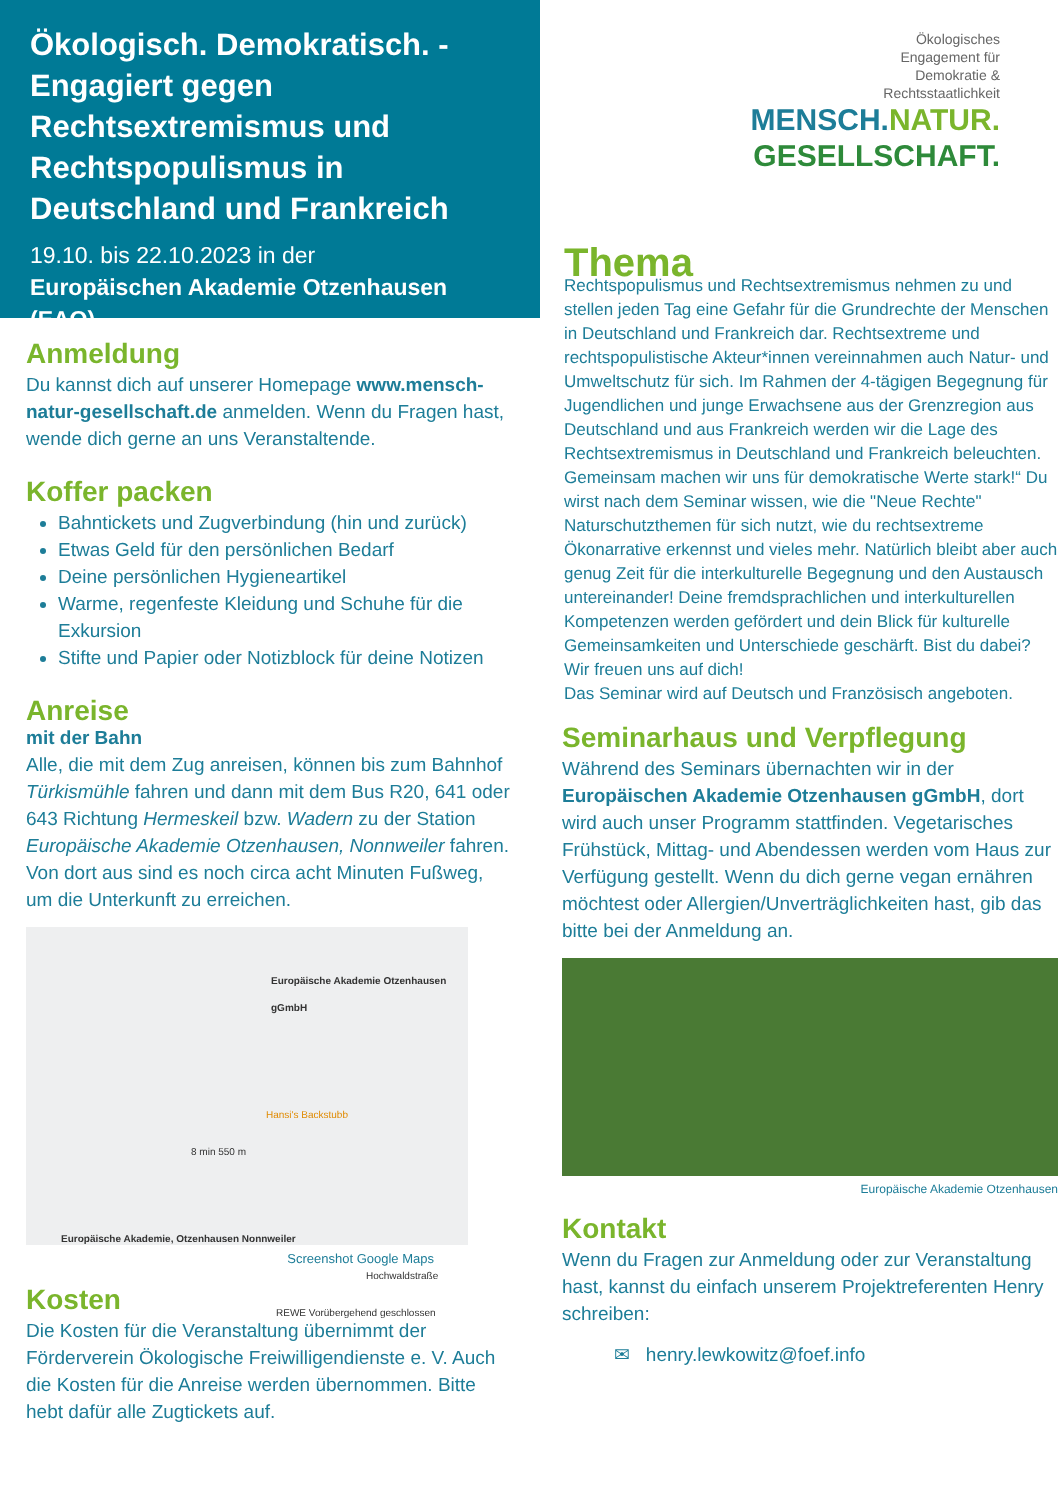Ökologisch. Demokratisch. - Engagiert gegen Rechtsextremismus und Rechtspopulismus in Deutschland und Frankreich
19.10. bis 22.10.2023 in der
Europäischen Akademie Otzenhausen (EAO)
Anmeldung
Du kannst dich auf unserer Homepage www.mensch-natur-gesellschaft.de anmelden. Wenn du Fragen hast, wende dich gerne an uns Veranstaltende.
Koffer packen
Bahntickets und Zugverbindung (hin und zurück)
Etwas Geld für den persönlichen Bedarf
Deine persönlichen Hygieneartikel
Warme, regenfeste Kleidung und Schuhe für die Exkursion
Stifte und Papier oder Notizblock für deine Notizen
Anreise
mit der Bahn
Alle, die mit dem Zug anreisen, können bis zum Bahnhof Türkismühle fahren und dann mit dem Bus R20, 641 oder 643 Richtung Hermeskeil bzw. Wadern zu der Station Europäische Akademie Otzenhausen, Nonnweiler fahren. Von dort aus sind es noch circa acht Minuten Fußweg, um die Unterkunft zu erreichen.
Europäische Akademie Otzenhausen gGmbH
Hansi's Backstubb
8 min 550 m
Europäische Akademie, Otzenhausen Nonnweiler
Hochwaldstraße
REWE Vorübergehend geschlossen
Screenshot Google Maps
Kosten
Die Kosten für die Veranstaltung übernimmt der Förderverein Ökologische Freiwilligendienste e. V. Auch die Kosten für die Anreise werden übernommen. Bitte hebt dafür alle Zugtickets auf.
Ökologisches
Engagement für
Demokratie &
Rechtsstaatlichkeit
MENSCH.NATUR.
GESELLSCHAFT.
Thema
Rechtspopulismus und Rechtsextremismus nehmen zu und stellen jeden Tag eine Gefahr für die Grundrechte der Menschen in Deutschland und Frankreich dar. Rechtsextreme und rechtspopulistische Akteur*innen vereinnahmen auch Natur- und Umweltschutz für sich. Im Rahmen der 4-tägigen Begegnung für Jugendlichen und junge Erwachsene aus der Grenzregion aus Deutschland und aus Frankreich werden wir die Lage des Rechtsextremismus in Deutschland und Frankreich beleuchten. Gemeinsam machen wir uns für demokratische Werte stark!“ Du wirst nach dem Seminar wissen, wie die "Neue Rechte" Naturschutzthemen für sich nutzt, wie du rechtsextreme Ökonarrative erkennst und vieles mehr. Natürlich bleibt aber auch genug Zeit für die interkulturelle Begegnung und den Austausch untereinander! Deine fremdsprachlichen und interkulturellen Kompetenzen werden gefördert und dein Blick für kulturelle Gemeinsamkeiten und Unterschiede geschärft. Bist du dabei? Wir freuen uns auf dich!
Das Seminar wird auf Deutsch und Französisch angeboten.
Seminarhaus und Verpflegung
Während des Seminars übernachten wir in der Europäischen Akademie Otzenhausen gGmbH, dort wird auch unser Programm stattfinden. Vegetarisches Frühstück, Mittag- und Abendessen werden vom Haus zur Verfügung gestellt. Wenn du dich gerne vegan ernähren möchtest oder Allergien/Unverträglichkeiten hast, gib das bitte bei der Anmeldung an.
Europäische Akademie Otzenhausen
Kontakt
Wenn du Fragen zur Anmeldung oder zur Veranstaltung hast, kannst du einfach unserem Projektreferenten Henry schreiben:
✉ henry.lewkowitz@foef.info